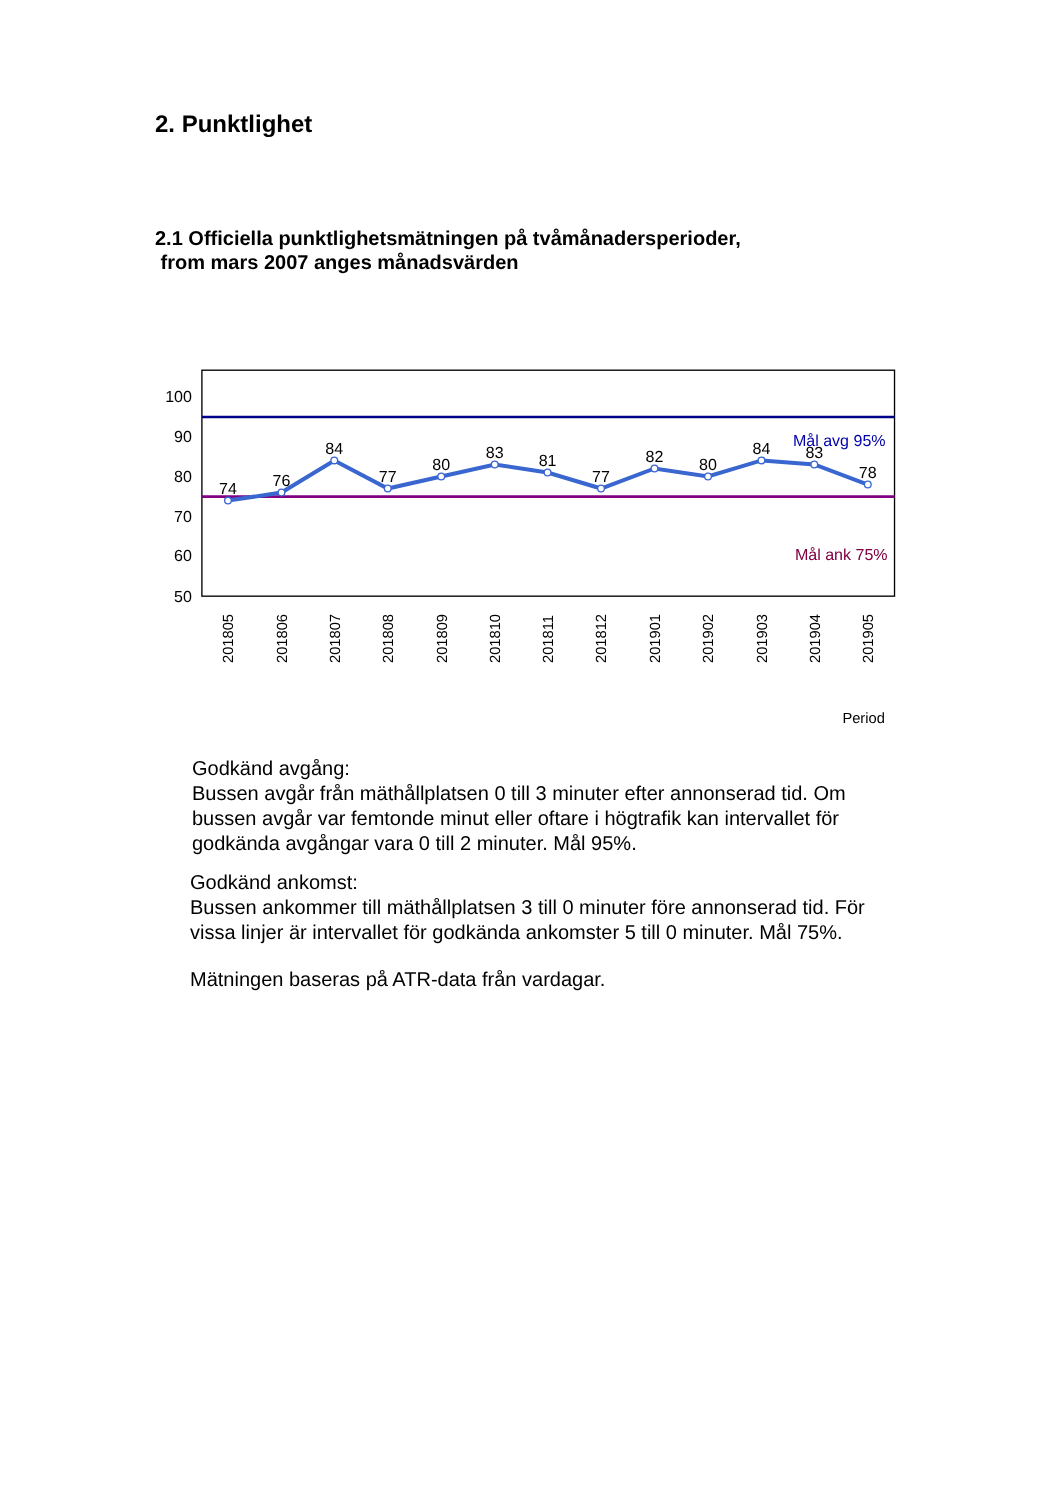2. Punktlighet
2.1 Officiella punktlighetsmätningen på tvåmånadersperioder,
from mars 2007 anges månadsvärden
100
90
80
70
60
50
74
76
84
77
80
83
81
77
82
80
84
83
78
Mål avg 95%
Mål ank 75%
201805
201806
201807
201808
201809
201810
201811
201812
201901
201902
201903
201904
201905
Period
Godkänd avgång:
Bussen avgår från mäthållplatsen 0 till 3 minuter efter annonserad tid. Om
bussen avgår var femtonde minut eller oftare i högtrafik kan intervallet för
godkända avgångar vara 0 till 2 minuter. Mål 95%.
Godkänd ankomst:
Bussen ankommer till mäthållplatsen 3 till 0 minuter före annonserad tid. För
vissa linjer är intervallet för godkända ankomster 5 till 0 minuter. Mål 75%.
Mätningen baseras på ATR-data från vardagar.